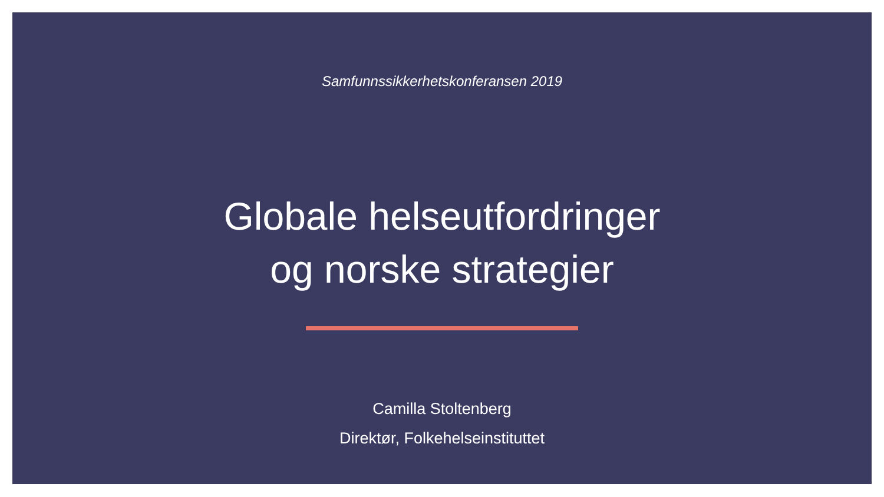Samfunnssikkerhetskonferansen 2019
Globale helseutfordringer
og norske strategier
Camilla Stoltenberg
Direktør, Folkehelseinstituttet